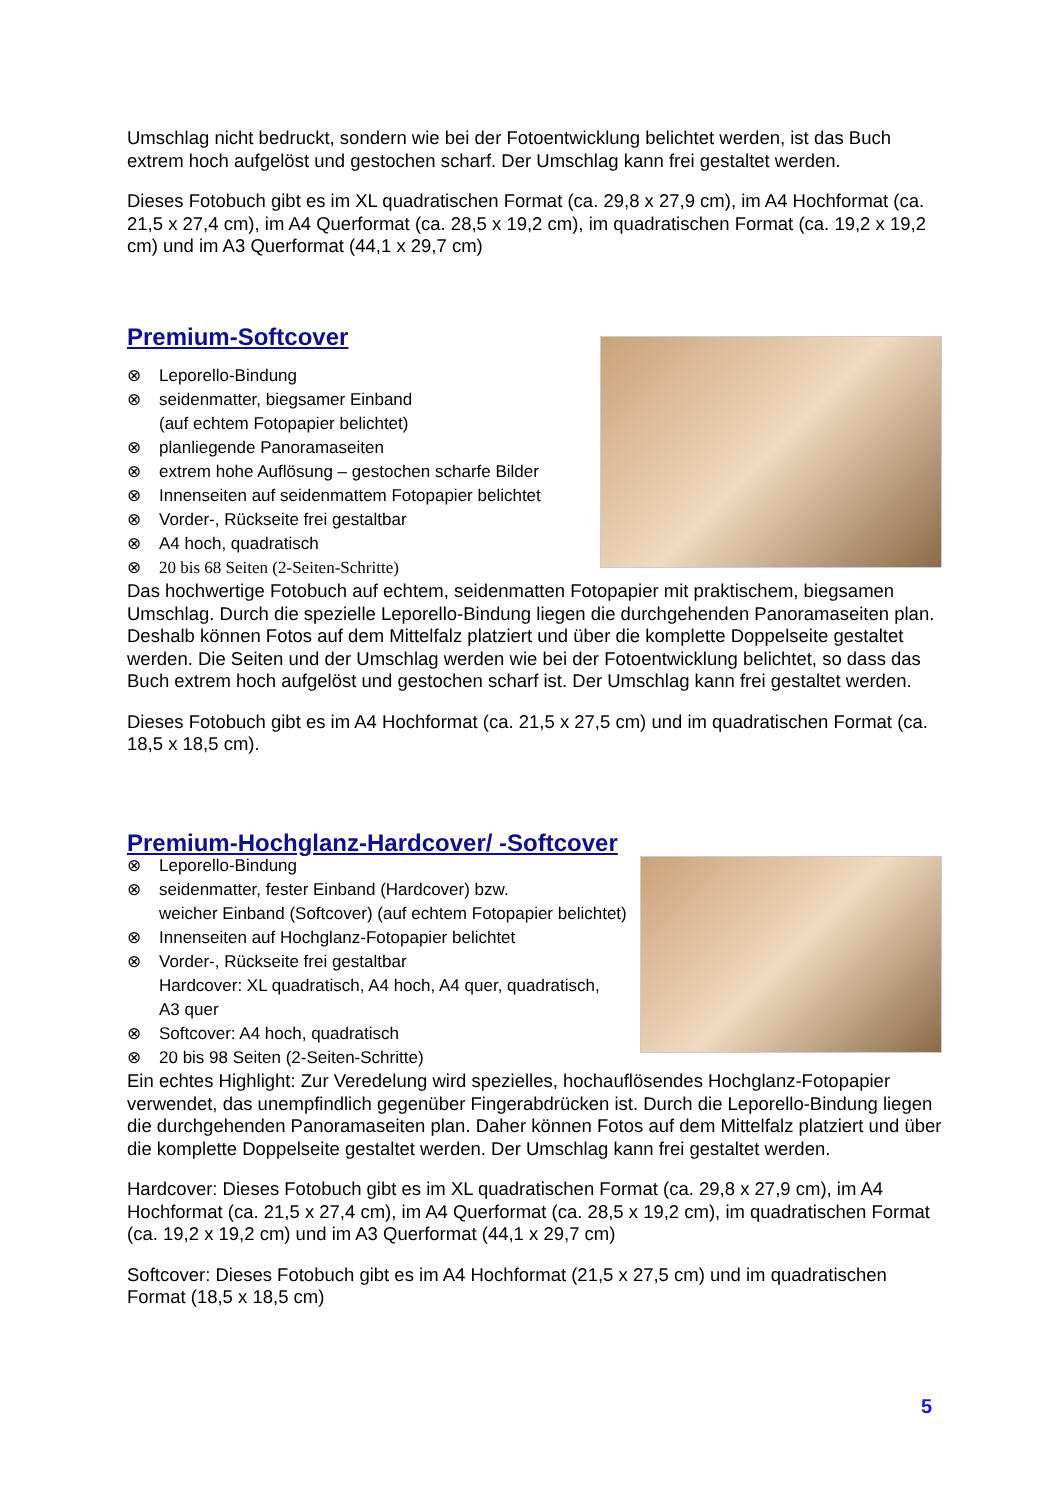Umschlag nicht bedruckt, sondern wie bei der Fotoentwicklung belichtet werden, ist das Buch extrem hoch aufgelöst und gestochen scharf. Der Umschlag kann frei gestaltet werden.
Dieses Fotobuch gibt es im XL quadratischen Format (ca. 29,8 x 27,9 cm), im A4 Hochformat (ca. 21,5 x 27,4 cm), im A4 Querformat (ca. 28,5 x 19,2 cm), im quadratischen Format (ca. 19,2 x 19,2 cm) und im A3 Querformat (44,1 x 29,7 cm)
Premium-Softcover
⊗ Leporello-Bindung
⊗ seidenmatter, biegsamer Einband
(auf echtem Fotopapier belichtet)
⊗ planliegende Panoramaseiten
⊗ extrem hohe Auflösung – gestochen scharfe Bilder
⊗ Innenseiten auf seidenmattem Fotopapier belichtet
⊗ Vorder-, Rückseite frei gestaltbar
⊗ A4 hoch, quadratisch
⊗ 20 bis 68 Seiten (2-Seiten-Schritte)
Das hochwertige Fotobuch auf echtem, seidenmatten Fotopapier mit praktischem, biegsamen Umschlag. Durch die spezielle Leporello-Bindung liegen die durchgehenden Panoramaseiten plan. Deshalb können Fotos auf dem Mittelfalz platziert und über die komplette Doppelseite gestaltet werden. Die Seiten und der Umschlag werden wie bei der Fotoentwicklung belichtet, so dass das Buch extrem hoch aufgelöst und gestochen scharf ist. Der Umschlag kann frei gestaltet werden.
Dieses Fotobuch gibt es im A4 Hochformat (ca. 21,5 x 27,5 cm) und im quadratischen Format (ca. 18,5 x 18,5 cm).
Premium-Hochglanz-Hardcover/ -Softcover
⊗ Leporello-Bindung
⊗ seidenmatter, fester Einband (Hardcover) bzw.
weicher Einband (Softcover) (auf echtem Fotopapier belichtet)
⊗ Innenseiten auf Hochglanz-Fotopapier belichtet
⊗ Vorder-, Rückseite frei gestaltbar
Hardcover: XL quadratisch, A4 hoch, A4 quer, quadratisch,
A3 quer
⊗ Softcover: A4 hoch, quadratisch
⊗ 20 bis 98 Seiten (2-Seiten-Schritte)
Ein echtes Highlight: Zur Veredelung wird spezielles, hochauflösendes Hochglanz-Fotopapier verwendet, das unempfindlich gegenüber Fingerabdrücken ist. Durch die Leporello-Bindung liegen die durchgehenden Panoramaseiten plan. Daher können Fotos auf dem Mittelfalz platziert und über die komplette Doppelseite gestaltet werden. Der Umschlag kann frei gestaltet werden.
Hardcover: Dieses Fotobuch gibt es im XL quadratischen Format (ca. 29,8 x 27,9 cm), im A4 Hochformat (ca. 21,5 x 27,4 cm), im A4 Querformat (ca. 28,5 x 19,2 cm), im quadratischen Format (ca. 19,2 x 19,2 cm) und im A3 Querformat (44,1 x 29,7 cm)
Softcover: Dieses Fotobuch gibt es im A4 Hochformat (21,5 x 27,5 cm) und im quadratischen Format (18,5 x 18,5 cm)
5